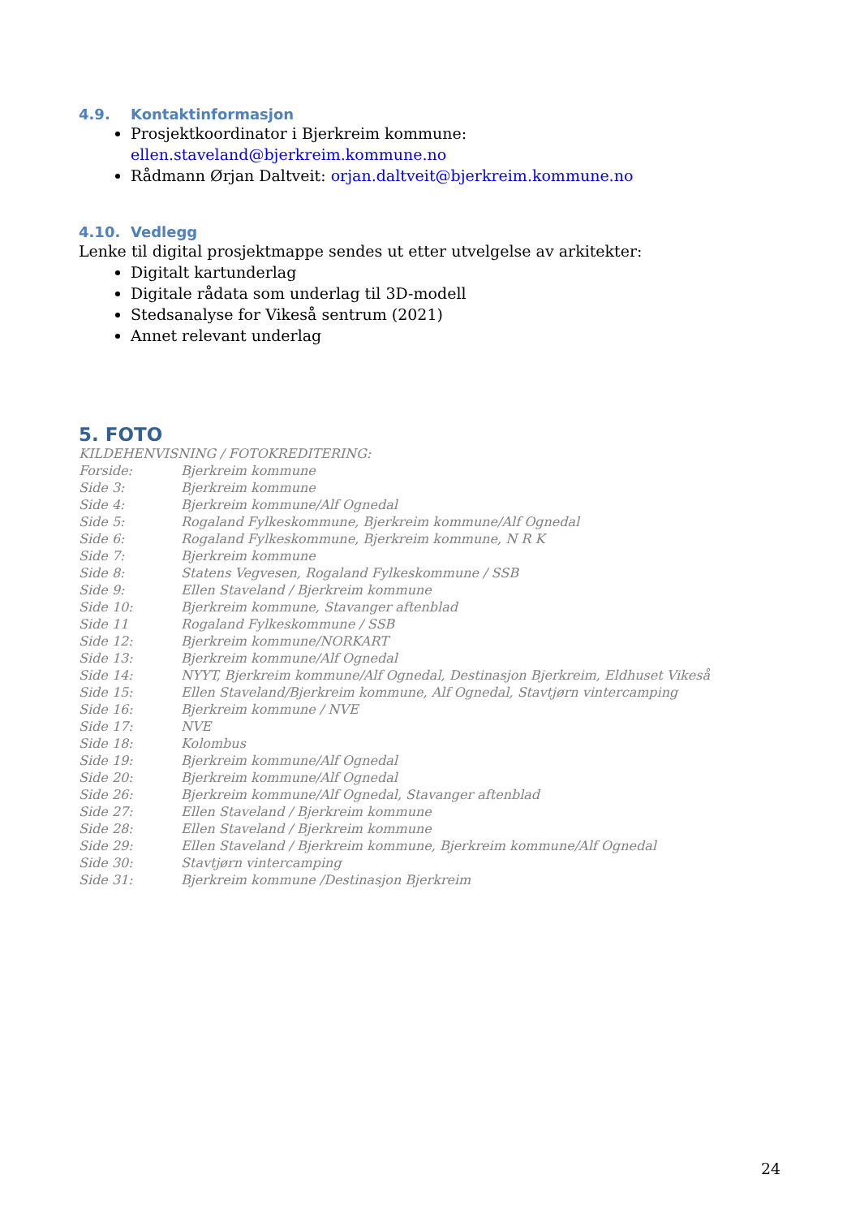4.9. Kontaktinformasjon
Prosjektkoordinator i Bjerkreim kommune: ellen.staveland@bjerkreim.kommune.no
Rådmann Ørjan Daltveit: orjan.daltveit@bjerkreim.kommune.no
4.10. Vedlegg
Lenke til digital prosjektmappe sendes ut etter utvelgelse av arkitekter:
Digitalt kartunderlag
Digitale rådata som underlag til 3D-modell
Stedsanalyse for Vikeså sentrum (2021)
Annet relevant underlag
5. FOTO
KILDEHENVISNING / FOTOKREDITERING:
Forside: Bjerkreim kommune
Side 3: Bjerkreim kommune
Side 4: Bjerkreim kommune/Alf Ognedal
Side 5: Rogaland Fylkeskommune, Bjerkreim kommune/Alf Ognedal
Side 6: Rogaland Fylkeskommune, Bjerkreim kommune, N R K
Side 7: Bjerkreim kommune
Side 8: Statens Vegvesen, Rogaland Fylkeskommune / SSB
Side 9: Ellen Staveland / Bjerkreim kommune
Side 10: Bjerkreim kommune, Stavanger aftenblad
Side 11 Rogaland Fylkeskommune / SSB
Side 12: Bjerkreim kommune/NORKART
Side 13: Bjerkreim kommune/Alf Ognedal
Side 14: NYYT, Bjerkreim kommune/Alf Ognedal, Destinasjon Bjerkreim, Eldhuset Vikeså
Side 15: Ellen Staveland/Bjerkreim kommune, Alf Ognedal, Stavtjørn vintercamping
Side 16: Bjerkreim kommune / NVE
Side 17: NVE
Side 18: Kolombus
Side 19: Bjerkreim kommune/Alf Ognedal
Side 20: Bjerkreim kommune/Alf Ognedal
Side 26: Bjerkreim kommune/Alf Ognedal, Stavanger aftenblad
Side 27: Ellen Staveland / Bjerkreim kommune
Side 28: Ellen Staveland / Bjerkreim kommune
Side 29: Ellen Staveland / Bjerkreim kommune, Bjerkreim kommune/Alf Ognedal
Side 30: Stavtjørn vintercamping
Side 31: Bjerkreim kommune /Destinasjon Bjerkreim
24